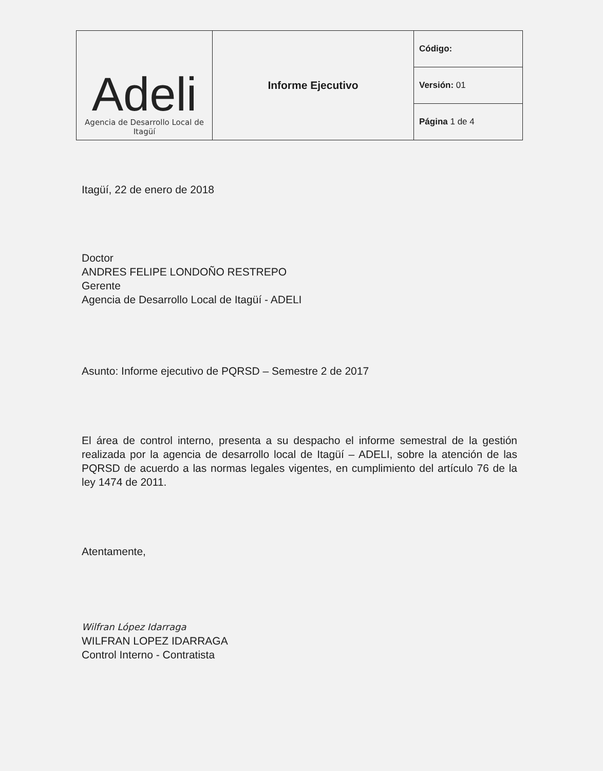| Adeli Agencia de Desarrollo Local de Itagüí | Informe Ejecutivo | Código: |
| | | Versión: 01 |
| | | Página 1 de 4 |
Itagüí, 22 de enero de 2018
Doctor
ANDRES FELIPE LONDOÑO RESTREPO
Gerente
Agencia de Desarrollo Local de Itagüí - ADELI
Asunto: Informe ejecutivo de PQRSD – Semestre 2 de 2017
El área de control interno, presenta a su despacho el informe semestral de la gestión realizada por la agencia de desarrollo local de Itagüí – ADELI, sobre la atención de las PQRSD de acuerdo a las normas legales vigentes, en cumplimiento del artículo 76 de la ley 1474 de 2011.
Atentamente,
Wilfran López Idarraga
WILFRAN LOPEZ IDARRAGA
Control Interno - Contratista